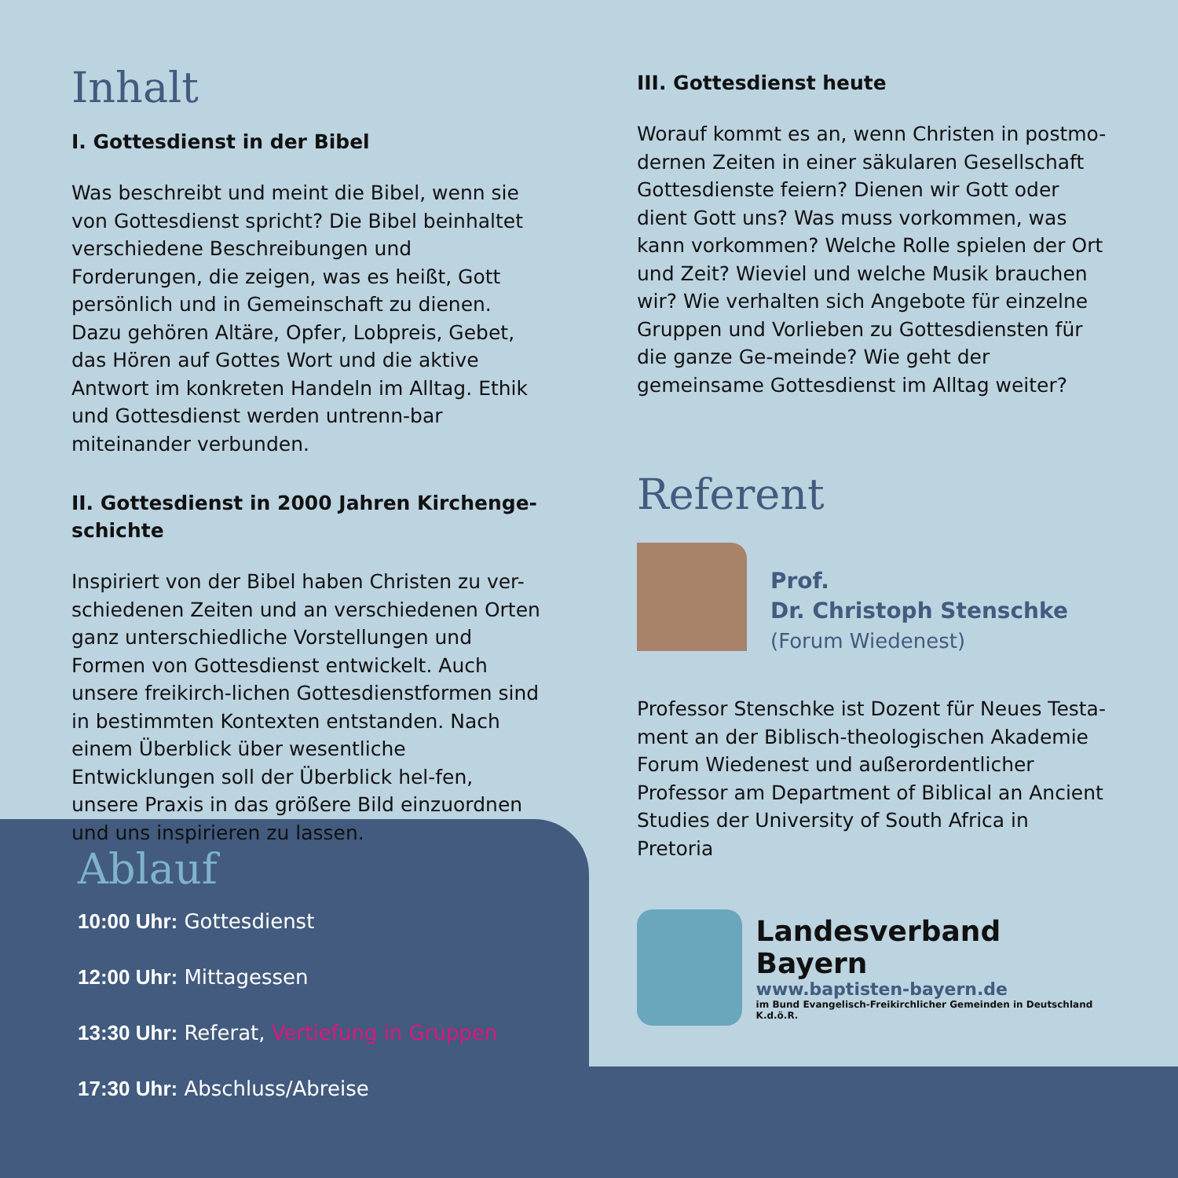Inhalt
I. Gottesdienst in der Bibel
Was beschreibt und meint die Bibel, wenn sie von Gottesdienst spricht? Die Bibel beinhaltet verschiedene Beschreibungen und Forderungen, die zeigen, was es heißt, Gott persönlich und in Gemeinschaft zu dienen. Dazu gehören Altäre, Opfer, Lobpreis, Gebet, das Hören auf Gottes Wort und die aktive Antwort im konkreten Handeln im Alltag. Ethik und Gottesdienst werden untrenn-bar miteinander verbunden.
II. Gottesdienst in 2000 Jahren Kirchenge-schichte
Inspiriert von der Bibel haben Christen zu ver-schiedenen Zeiten und an verschiedenen Orten ganz unterschiedliche Vorstellungen und Formen von Gottesdienst entwickelt. Auch unsere freikirch-lichen Gottesdienstformen sind in bestimmten Kontexten entstanden. Nach einem Überblick über wesentliche Entwicklungen soll der Überblick hel-fen, unsere Praxis in das größere Bild einzuordnen und uns inspirieren zu lassen.
III. Gottesdienst heute
Worauf kommt es an, wenn Christen in postmo-dernen Zeiten in einer säkularen Gesellschaft Gottesdienste feiern? Dienen wir Gott oder dient Gott uns? Was muss vorkommen, was kann vorkommen? Welche Rolle spielen der Ort und Zeit? Wieviel und welche Musik brauchen wir? Wie verhalten sich Angebote für einzelne Gruppen und Vorlieben zu Gottesdiensten für die ganze Ge-meinde? Wie geht der gemeinsame Gottesdienst im Alltag weiter?
Referent
Prof.
Dr. Christoph Stenschke
(Forum Wiedenest)
Professor Stenschke ist Dozent für Neues Testa-ment an der Biblisch-theologischen Akademie Forum Wiedenest und außerordentlicher Professor am Department of Biblical an Ancient Studies der University of South Africa in Pretoria
Landesverband Bayern
www.baptisten-bayern.de
im Bund Evangelisch-Freikirchlicher Gemeinden in Deutschland K.d.ö.R.
Ablauf
10:00 Uhr: Gottesdienst
12:00 Uhr: Mittagessen
13:30 Uhr: Referat, Vertiefung in Gruppen
17:30 Uhr: Abschluss/Abreise